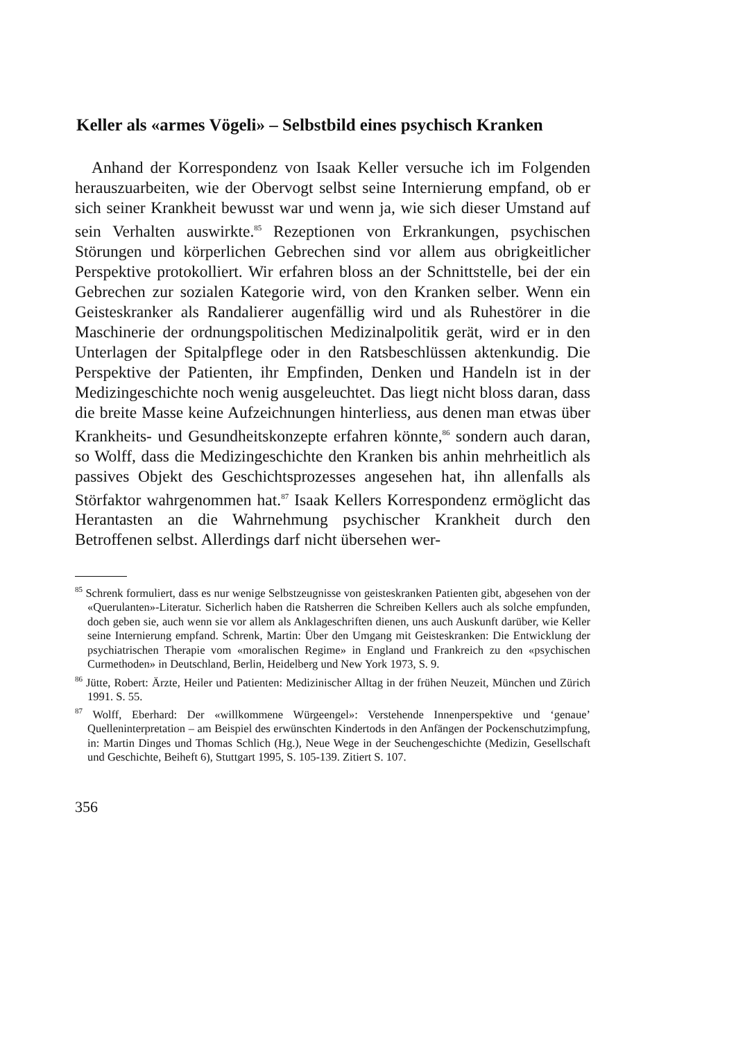Keller als «armes Vögeli» – Selbstbild eines psychisch Kranken
Anhand der Korrespondenz von Isaak Keller versuche ich im Folgenden herauszuarbeiten, wie der Obervogt selbst seine Internierung empfand, ob er sich seiner Krankheit bewusst war und wenn ja, wie sich dieser Umstand auf sein Verhalten auswirkte.<sup>85</sup> Rezeptionen von Erkrankungen, psychischen Störungen und körperlichen Gebrechen sind vor allem aus obrigkeitlicher Perspektive protokolliert. Wir erfahren bloss an der Schnittstelle, bei der ein Gebrechen zur sozialen Kategorie wird, von den Kranken selber. Wenn ein Geisteskranker als Randalierer augenfällig wird und als Ruhestörer in die Maschinerie der ordnungspolitischen Medizinalpolitik gerät, wird er in den Unterlagen der Spitalpflege oder in den Ratsbeschlüssen aktenkundig. Die Perspektive der Patienten, ihr Empfinden, Denken und Handeln ist in der Medizingeschichte noch wenig ausgeleuchtet. Das liegt nicht bloss daran, dass die breite Masse keine Aufzeichnungen hinterliess, aus denen man etwas über Krankheits- und Gesundheitskonzepte erfahren könnte,<sup>86</sup> sondern auch daran, so Wolff, dass die Medizingeschichte den Kranken bis anhin mehrheitlich als passives Objekt des Geschichtsprozesses angesehen hat, ihn allenfalls als Störfaktor wahrgenommen hat.<sup>87</sup> Isaak Kellers Korrespondenz ermöglicht das Herantasten an die Wahrnehmung psychischer Krankheit durch den Betroffenen selbst. Allerdings darf nicht übersehen wer-
<sup>85</sup> Schrenk formuliert, dass es nur wenige Selbstzeugnisse von geisteskranken Patienten gibt, abgesehen von der «Querulanten»-Literatur. Sicherlich haben die Ratsherren die Schreiben Kellers auch als solche empfunden, doch geben sie, auch wenn sie vor allem als Anklageschriften dienen, uns auch Auskunft darüber, wie Keller seine Internierung empfand. Schrenk, Martin: Über den Umgang mit Geisteskranken: Die Entwicklung der psychiatrischen Therapie vom «moralischen Regime» in England und Frankreich zu den «psychischen Curmethoden» in Deutschland, Berlin, Heidelberg und New York 1973, S. 9.
<sup>86</sup> Jütte, Robert: Ärzte, Heiler und Patienten: Medizinischer Alltag in der frühen Neuzeit, München und Zürich 1991. S. 55.
<sup>87</sup> Wolff, Eberhard: Der «willkommene Würgeengel»: Verstehende Innenperspektive und ‘genaue’ Quelleninterpretation – am Beispiel des erwünschten Kindertods in den Anfängen der Pockenschutzimpfung, in: Martin Dinges und Thomas Schlich (Hg.), Neue Wege in der Seuchengeschichte (Medizin, Gesellschaft und Geschichte, Beiheft 6), Stuttgart 1995, S. 105-139. Zitiert S. 107.
356